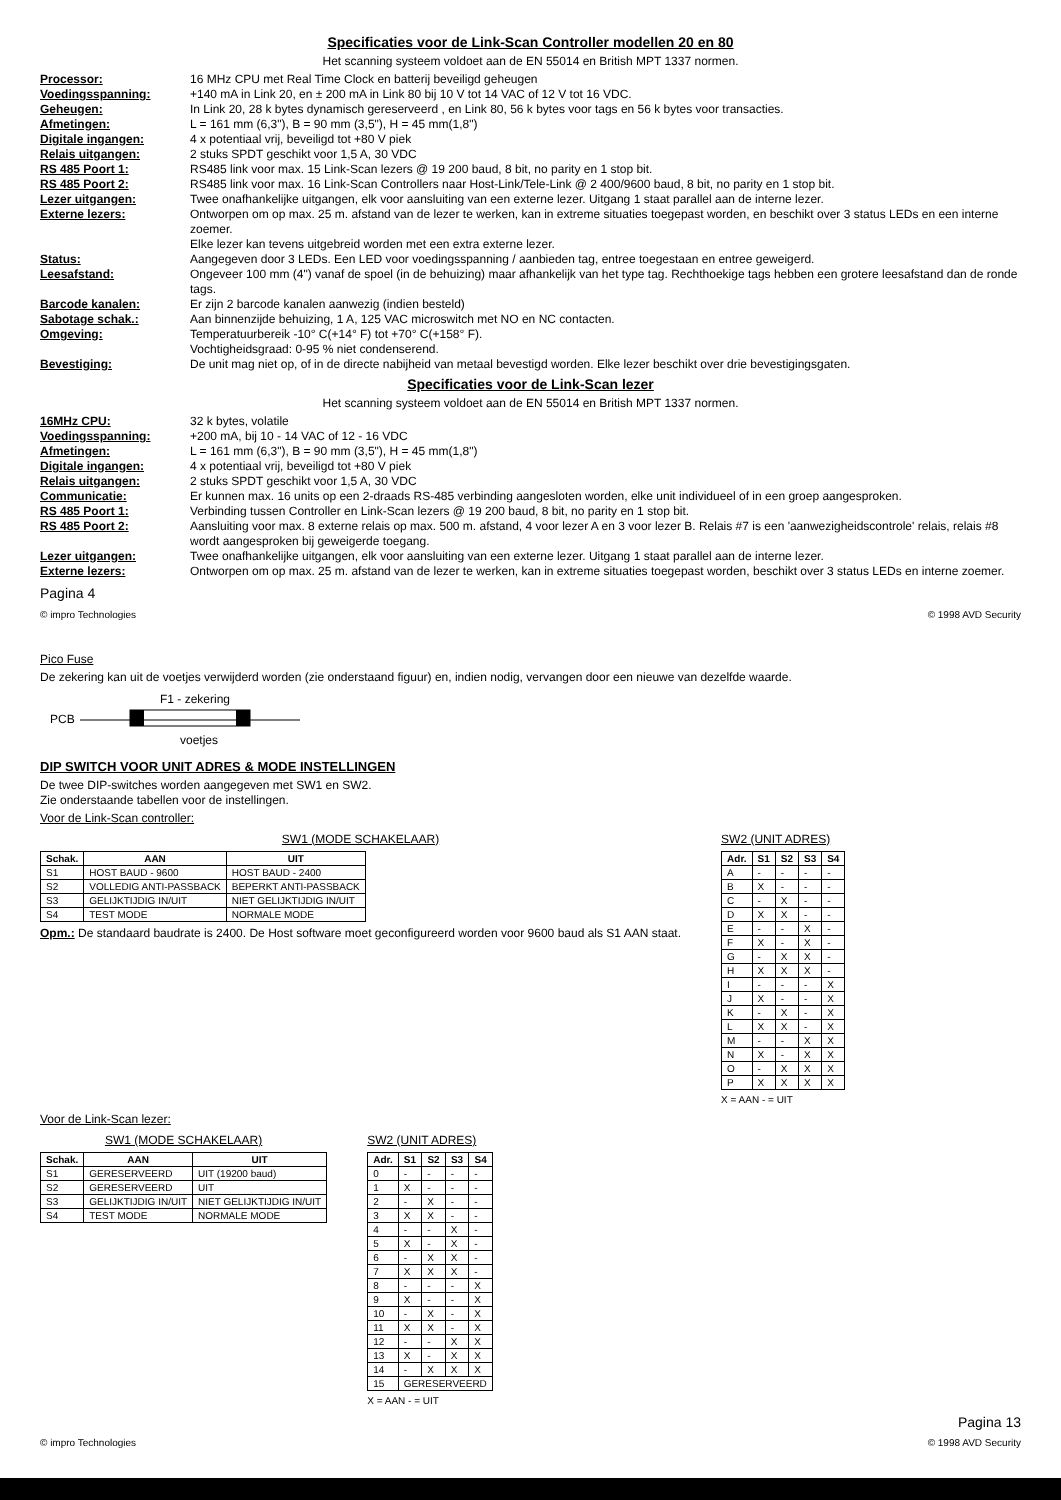Specificaties voor de Link-Scan Controller modellen 20 en 80
Het scanning systeem voldoet aan de EN 55014 en British MPT 1337 normen.
Processor: 16 MHz CPU met Real Time Clock en batterij beveiligd geheugen
Voedingsspanning: +140 mA in Link 20, en ± 200 mA in Link 80 bij 10 V tot 14 VAC of 12 V tot 16 VDC.
Geheugen: In Link 20, 28 k bytes dynamisch gereserveerd , en Link 80, 56 k bytes voor tags en 56 k bytes voor transacties.
Afmetingen: L = 161 mm (6,3"), B = 90 mm (3,5"), H = 45 mm(1,8")
Digitale ingangen: 4 x potentiaal vrij, beveiligd tot +80 V piek
Relais uitgangen: 2 stuks SPDT geschikt voor 1,5 A, 30 VDC
RS 485 Poort 1: RS485 link voor max. 15 Link-Scan lezers @ 19 200 baud, 8 bit, no parity en 1 stop bit.
RS 485 Poort 2: RS485 link voor max. 16 Link-Scan Controllers naar Host-Link/Tele-Link @ 2 400/9600 baud, 8 bit, no parity en 1 stop bit.
Lezer uitgangen: Twee onafhankelijke uitgangen, elk voor aansluiting van een externe lezer. Uitgang 1 staat parallel aan de interne lezer.
Externe lezers: Ontworpen om op max. 25 m. afstand van de lezer te werken, kan in extreme situaties toegepast worden, en beschikt over 3 status LEDs en een interne zoemer.
Elke lezer kan tevens uitgebreid worden met een extra externe lezer.
Status: Aangegeven door 3 LEDs. Een LED voor voedingsspanning / aanbieden tag, entree toegestaan en entree geweigerd.
Leesafstand: Ongeveer 100 mm (4") vanaf de spoel (in de behuizing) maar afhankelijk van het type tag. Rechthoekige tags hebben een grotere leesafstand dan de ronde tags.
Barcode kanalen: Er zijn 2 barcode kanalen aanwezig (indien besteld)
Sabotage schak.: Aan binnenzijde behuizing, 1 A, 125 VAC microswitch met NO en NC contacten.
Omgeving: Temperatuurbereik -10° C(+14° F) tot +70° C(+158° F).
Vochtigheidsgraad: 0-95 % niet condenserend.
Bevestiging: De unit mag niet op, of in de directe nabijheid van metaal bevestigd worden. Elke lezer beschikt over drie bevestigingsgaten.
Specificaties voor de Link-Scan lezer
Het scanning systeem voldoet aan de EN 55014 en British MPT 1337 normen.
16MHz CPU: 32 k bytes, volatile
Voedingsspanning: +200 mA, bij 10 - 14 VAC of 12 - 16 VDC
Afmetingen: L = 161 mm (6,3"), B = 90 mm (3,5"), H = 45 mm(1,8")
Digitale ingangen: 4 x potentiaal vrij, beveiligd tot +80 V piek
Relais uitgangen: 2 stuks SPDT geschikt voor 1,5 A, 30 VDC
Communicatie: Er kunnen max. 16 units op een 2-draads RS-485 verbinding aangesloten worden, elke unit individueel of in een groep aangesproken.
RS 485 Poort 1: Verbinding tussen Controller en Link-Scan lezers @ 19 200 baud, 8 bit, no parity en 1 stop bit.
RS 485 Poort 2: Aansluiting voor max. 8 externe relais op max. 500 m. afstand, 4 voor lezer A en 3 voor lezer B. Relais #7 is een 'aanwezigheidscontrole' relais, relais #8 wordt aangesproken bij geweigerde toegang.
Lezer uitgangen: Twee onafhankelijke uitgangen, elk voor aansluiting van een externe lezer. Uitgang 1 staat parallel aan de interne lezer.
Externe lezers: Ontworpen om op max. 25 m. afstand van de lezer te werken, kan in extreme situaties toegepast worden, beschikt over 3 status LEDs en interne zoemer.
Pagina 4
© impro Technologies © 1998 AVD Security
Pico Fuse
De zekering kan uit de voetjes verwijderd worden (zie onderstaand figuur) en, indien nodig, vervangen door een nieuwe van dezelfde waarde.
PCB
F1 - zekering
voetjes
DIP SWITCH VOOR UNIT ADRES & MODE INSTELLINGEN
De twee DIP-switches worden aangegeven met SW1 en SW2.
Zie onderstaande tabellen voor de instellingen.
Voor de Link-Scan controller:
SW1 (MODE SCHAKELAAR)
| Schak. | AAN | UIT |
| --- | --- | --- |
| S1 | HOST BAUD - 9600 | HOST BAUD - 2400 |
| S2 | VOLLEDIG ANTI-PASSBACK | BEPERKT ANTI-PASSBACK |
| S3 | GELIJKTIJDIG IN/UIT | NIET GELIJKTIJDIG IN/UIT |
| S4 | TEST MODE | NORMALE MODE |
Opm.: De standaard baudrate is 2400. De Host software moet geconfigureerd worden voor 9600 baud als S1 AAN staat.
SW2 (UNIT ADRES)
| Adr. | S1 | S2 | S3 | S4 |
| --- | --- | --- | --- | --- |
| A | - | - | - | - |
| B | X | - | - | - |
| C | - | X | - | - |
| D | X | X | - | - |
| E | - | - | X | - |
| F | X | - | X | - |
| G | - | X | X | - |
| H | X | X | X | - |
| I | - | - | - | X |
| J | X | - | - | X |
| K | - | X | - | X |
| L | X | X | - | X |
| M | - | - | X | X |
| N | X | - | X | X |
| O | - | X | X | X |
| P | X | X | X | X |
X = AAN - = UIT
Voor de Link-Scan lezer:
SW1 (MODE SCHAKELAAR)
| Schak. | AAN | UIT |
| --- | --- | --- |
| S1 | GERESERVEERD | UIT (19200 baud) |
| S2 | GERESERVEERD | UIT |
| S3 | GELIJKTIJDIG IN/UIT | NIET GELIJKTIJDIG IN/UIT |
| S4 | TEST MODE | NORMALE MODE |
SW2 (UNIT ADRES)
| Adr. | S1 | S2 | S3 | S4 |
| --- | --- | --- | --- | --- |
| 0 | - | - | - | - |
| 1 | X | - | - | - |
| 2 | - | X | - | - |
| 3 | X | X | - | - |
| 4 | - | - | X | - |
| 5 | X | - | X | - |
| 6 | - | X | X | - |
| 7 | X | X | X | - |
| 8 | - | - | - | X |
| 9 | X | - | - | X |
| 10 | - | X | - | X |
| 11 | X | X | - | X |
| 12 | - | - | X | X |
| 13 | X | - | X | X |
| 14 | - | X | X | X |
| 15 | GERESERVEERD | | | |
X = AAN - = UIT
Pagina 13
© impro Technologies © 1998 AVD Security